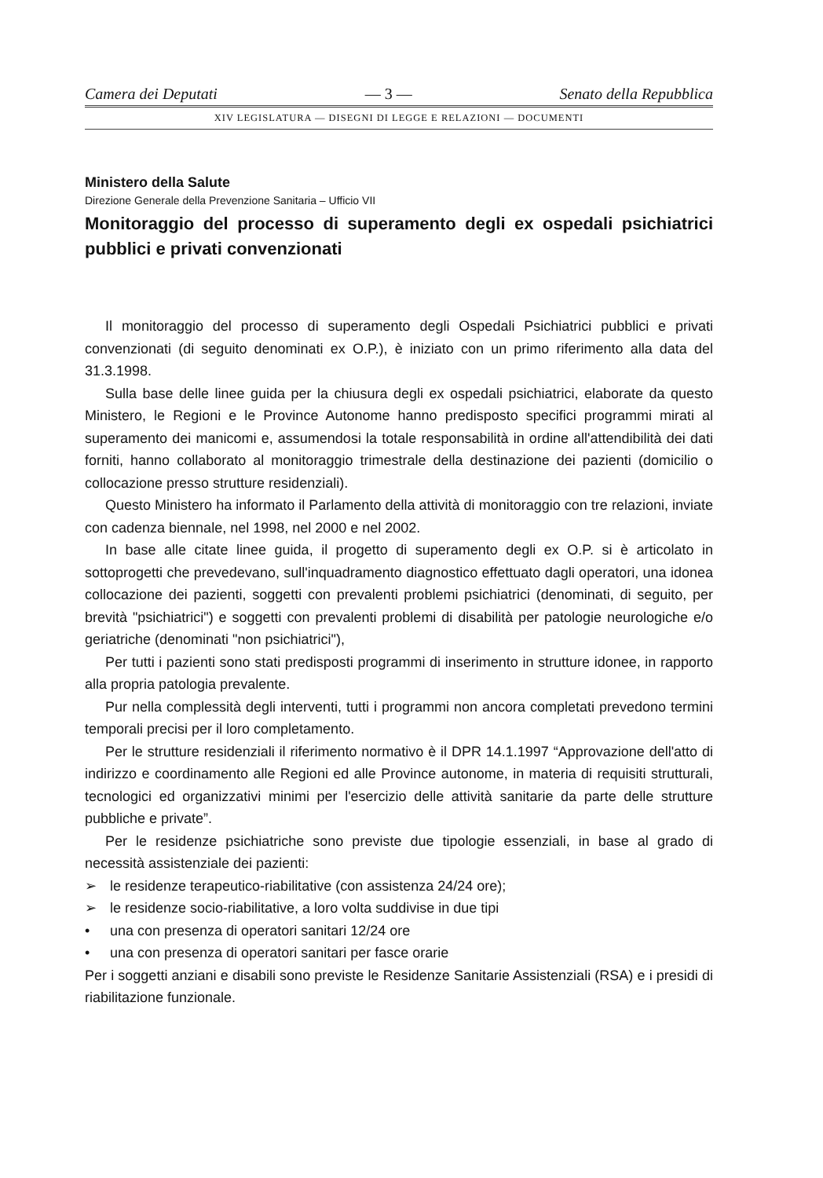Camera dei Deputati — 3 — Senato della Repubblica
XIV LEGISLATURA — DISEGNI DI LEGGE E RELAZIONI — DOCUMENTI
Ministero della Salute
Direzione Generale della Prevenzione Sanitaria – Ufficio VII
Monitoraggio del processo di superamento degli ex ospedali psichiatrici pubblici e privati convenzionati
Il monitoraggio del processo di superamento degli Ospedali Psichiatrici pubblici e privati convenzionati (di seguito denominati ex O.P.), è iniziato con un primo riferimento alla data del 31.3.1998.
Sulla base delle linee guida per la chiusura degli ex ospedali psichiatrici, elaborate da questo Ministero, le Regioni e le Province Autonome hanno predisposto specifici programmi mirati al superamento dei manicomi e, assumendosi la totale responsabilità in ordine all'attendibilità dei dati forniti, hanno collaborato al monitoraggio trimestrale della destinazione dei pazienti (domicilio o collocazione presso strutture residenziali).
Questo Ministero ha informato il Parlamento della attività di monitoraggio con tre relazioni, inviate con cadenza biennale, nel 1998, nel 2000 e nel 2002.
In base alle citate linee guida, il progetto di superamento degli ex O.P. si è articolato in sottoprogetti che prevedevano, sull'inquadramento diagnostico effettuato dagli operatori, una idonea collocazione dei pazienti, soggetti con prevalenti problemi psichiatrici (denominati, di seguito, per brevità "psichiatrici") e soggetti con prevalenti problemi di disabilità per patologie neurologiche e/o geriatriche (denominati "non psichiatrici"),
Per tutti i pazienti sono stati predisposti programmi di inserimento in strutture idonee, in rapporto alla propria patologia prevalente.
Pur nella complessità degli interventi, tutti i programmi non ancora completati prevedono termini temporali precisi per il loro completamento.
Per le strutture residenziali il riferimento normativo è il DPR 14.1.1997 “Approvazione dell'atto di indirizzo e coordinamento alle Regioni ed alle Province autonome, in materia di requisiti strutturali, tecnologici ed organizzativi minimi per l'esercizio delle attività sanitarie da parte delle strutture pubbliche e private”.
Per le residenze psichiatriche sono previste due tipologie essenziali, in base al grado di necessità assistenziale dei pazienti:
➢ le residenze terapeutico-riabilitative (con assistenza 24/24 ore);
➢ le residenze socio-riabilitative, a loro volta suddivise in due tipi
• una con presenza di operatori sanitari 12/24 ore
• una con presenza di operatori sanitari per fasce orarie
Per i soggetti anziani e disabili sono previste le Residenze Sanitarie Assistenziali (RSA) e i presidi di riabilitazione funzionale.